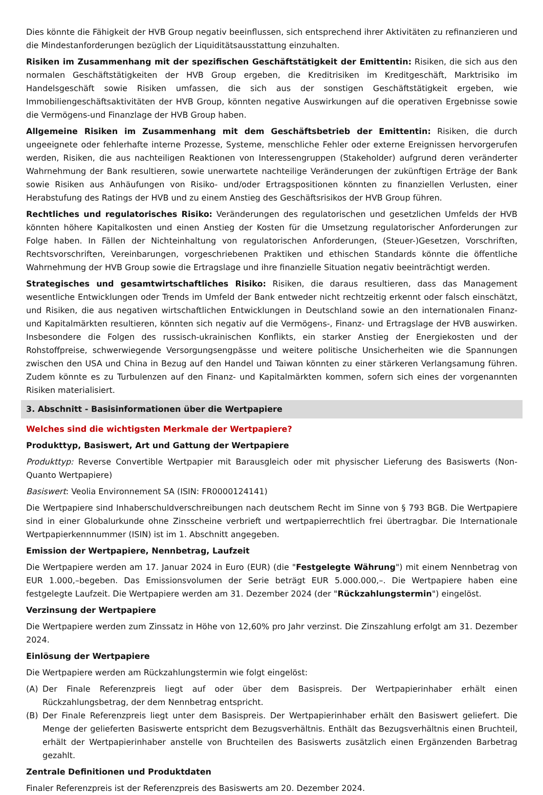Dies könnte die Fähigkeit der HVB Group negativ beeinflussen, sich entsprechend ihrer Aktivitäten zu refinanzieren und die Mindestanforderungen bezüglich der Liquiditätsausstattung einzuhalten.
Risiken im Zusammenhang mit der spezifischen Geschäftstätigkeit der Emittentin: Risiken, die sich aus den normalen Geschäftstätigkeiten der HVB Group ergeben, die Kreditrisiken im Kreditgeschäft, Marktrisiko im Handelsgeschäft sowie Risiken umfassen, die sich aus der sonstigen Geschäftstätigkeit ergeben, wie Immobiliengeschäftsaktivitäten der HVB Group, könnten negative Auswirkungen auf die operativen Ergebnisse sowie die Vermögens-und Finanzlage der HVB Group haben.
Allgemeine Risiken im Zusammenhang mit dem Geschäftsbetrieb der Emittentin: Risiken, die durch ungeeignete oder fehlerhafte interne Prozesse, Systeme, menschliche Fehler oder externe Ereignissen hervorgerufen werden, Risiken, die aus nachteiligen Reaktionen von Interessengruppen (Stakeholder) aufgrund deren veränderter Wahrnehmung der Bank resultieren, sowie unerwartete nachteilige Veränderungen der zukünftigen Erträge der Bank sowie Risiken aus Anhäufungen von Risiko- und/oder Ertragspositionen könnten zu finanziellen Verlusten, einer Herabstufung des Ratings der HVB und zu einem Anstieg des Geschäftsrisikos der HVB Group führen.
Rechtliches und regulatorisches Risiko: Veränderungen des regulatorischen und gesetzlichen Umfelds der HVB könnten höhere Kapitalkosten und einen Anstieg der Kosten für die Umsetzung regulatorischer Anforderungen zur Folge haben. In Fällen der Nichteinhaltung von regulatorischen Anforderungen, (Steuer-)Gesetzen, Vorschriften, Rechtsvorschriften, Vereinbarungen, vorgeschriebenen Praktiken und ethischen Standards könnte die öffentliche Wahrnehmung der HVB Group sowie die Ertragslage und ihre finanzielle Situation negativ beeinträchtigt werden.
Strategisches und gesamtwirtschaftliches Risiko: Risiken, die daraus resultieren, dass das Management wesentliche Entwicklungen oder Trends im Umfeld der Bank entweder nicht rechtzeitig erkennt oder falsch einschätzt, und Risiken, die aus negativen wirtschaftlichen Entwicklungen in Deutschland sowie an den internationalen Finanz- und Kapitalmärkten resultieren, könnten sich negativ auf die Vermögens-, Finanz- und Ertragslage der HVB auswirken. Insbesondere die Folgen des russisch-ukrainischen Konflikts, ein starker Anstieg der Energiekosten und der Rohstoffpreise, schwerwiegende Versorgungsengpässe und weitere politische Unsicherheiten wie die Spannungen zwischen den USA und China in Bezug auf den Handel und Taiwan könnten zu einer stärkeren Verlangsamung führen. Zudem könnte es zu Turbulenzen auf den Finanz- und Kapitalmärkten kommen, sofern sich eines der vorgenannten Risiken materialisiert.
3. Abschnitt - Basisinformationen über die Wertpapiere
Welches sind die wichtigsten Merkmale der Wertpapiere?
Produkttyp, Basiswert, Art und Gattung der Wertpapiere
Produkttyp: Reverse Convertible Wertpapier mit Barausgleich oder mit physischer Lieferung des Basiswerts (Non-Quanto Wertpapiere)
Basiswert: Veolia Environnement SA (ISIN: FR0000124141)
Die Wertpapiere sind Inhaberschuldverschreibungen nach deutschem Recht im Sinne von § 793 BGB. Die Wertpapiere sind in einer Globalurkunde ohne Zinsscheine verbrieft und wertpapierrechtlich frei übertragbar. Die Internationale Wertpapierkennnummer (ISIN) ist im 1. Abschnitt angegeben.
Emission der Wertpapiere, Nennbetrag, Laufzeit
Die Wertpapiere werden am 17. Januar 2024 in Euro (EUR) (die "Festgelegte Währung") mit einem Nennbetrag von EUR 1.000,–begeben. Das Emissionsvolumen der Serie beträgt EUR 5.000.000,–. Die Wertpapiere haben eine festgelegte Laufzeit. Die Wertpapiere werden am 31. Dezember 2024 (der "Rückzahlungstermin") eingelöst.
Verzinsung der Wertpapiere
Die Wertpapiere werden zum Zinssatz in Höhe von 12,60% pro Jahr verzinst. Die Zinszahlung erfolgt am 31. Dezember 2024.
Einlösung der Wertpapiere
Die Wertpapiere werden am Rückzahlungstermin wie folgt eingelöst:
(A) Der Finale Referenzpreis liegt auf oder über dem Basispreis. Der Wertpapierinhaber erhält einen Rückzahlungsbetrag, der dem Nennbetrag entspricht.
(B) Der Finale Referenzpreis liegt unter dem Basispreis. Der Wertpapierinhaber erhält den Basiswert geliefert. Die Menge der gelieferten Basiswerte entspricht dem Bezugsverhältnis. Enthält das Bezugsverhältnis einen Bruchteil, erhält der Wertpapierinhaber anstelle von Bruchteilen des Basiswerts zusätzlich einen Ergänzenden Barbetrag gezahlt.
Zentrale Definitionen und Produktdaten
Finaler Referenzpreis ist der Referenzpreis des Basiswerts am 20. Dezember 2024.